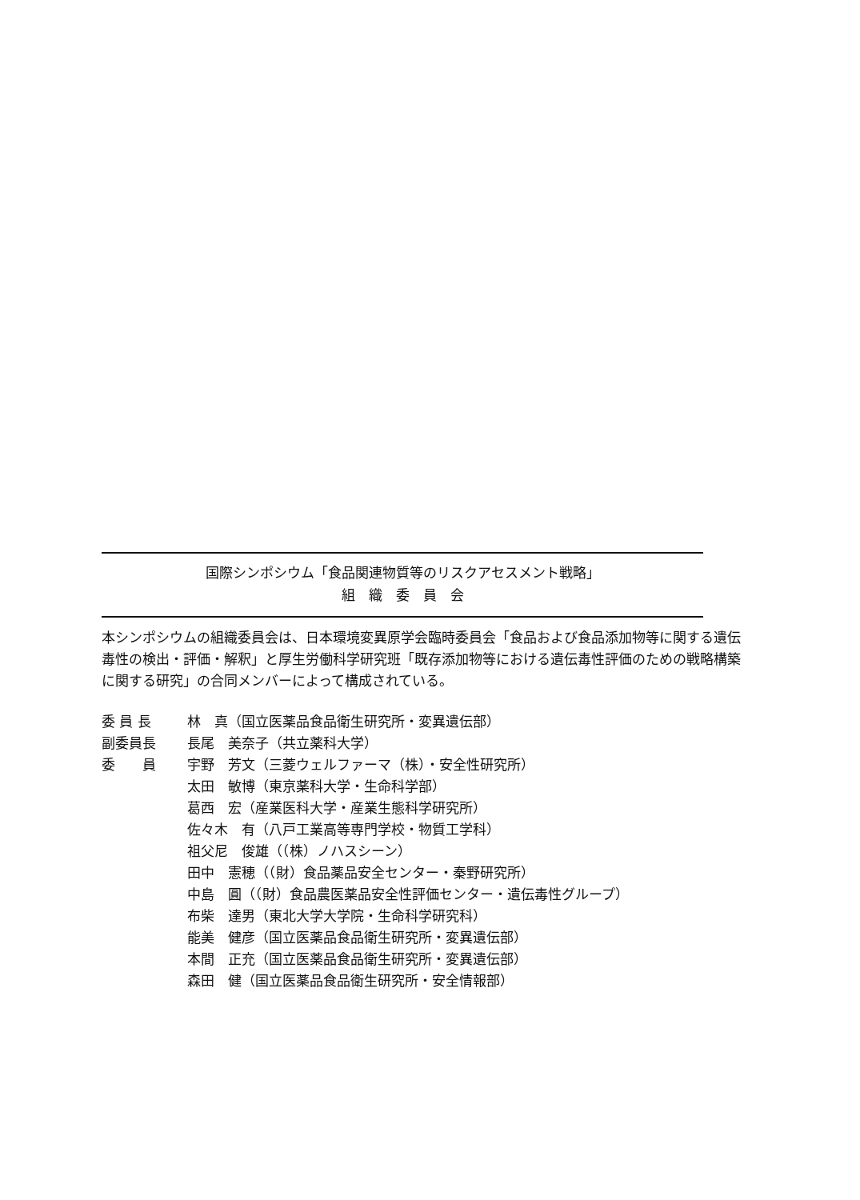国際シンポシウム「食品関連物質等のリスクアセスメント戦略」
組　織　委　員　会
本シンポシウムの組織委員会は、日本環境変異原学会臨時委員会「食品および食品添加物等に関する遺伝毒性の検出・評価・解釈」と厚生労働科学研究班「既存添加物等における遺伝毒性評価のための戦略構築に関する研究」の合同メンバーによって構成されている。
| 委 員 長 | 林 真（国立医薬品食品衛生研究所・変異遺伝部） |
| 副委員長 | 長尾 美奈子（共立薬科大学） |
| 委 員 | 宇野 芳文（三菱ウェルファーマ（株）・安全性研究所） |
| | 太田 敏博（東京薬科大学・生命科学部） |
| | 葛西 宏（産業医科大学・産業生態科学研究所） |
| | 佐々木 有（八戸工業高等専門学校・物質工学科） |
| | 祖父尼 俊雄（（株）ノハスシーン） |
| | 田中 憲穂（（財）食品薬品安全センター・秦野研究所） |
| | 中島 圓（（財）食品農医薬品安全性評価センター・遺伝毒性グループ） |
| | 布柴 達男（東北大学大学院・生命科学研究科） |
| | 能美 健彦（国立医薬品食品衛生研究所・変異遺伝部） |
| | 本間 正充（国立医薬品食品衛生研究所・変異遺伝部） |
| | 森田 健（国立医薬品食品衛生研究所・安全情報部） |